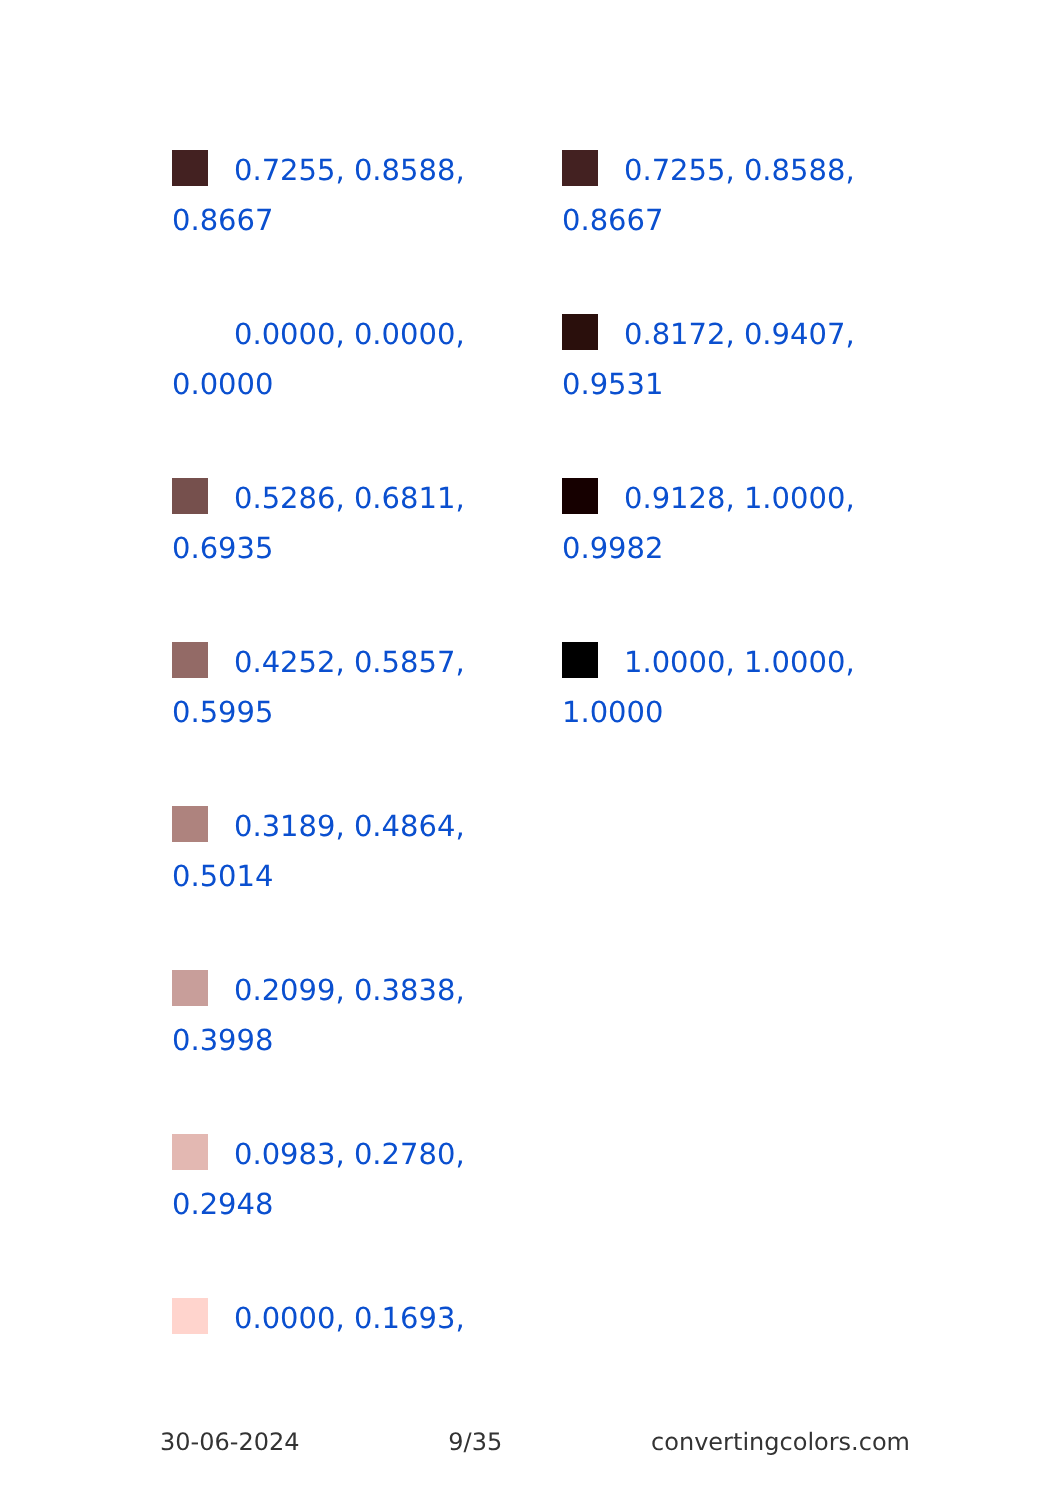0.7255, 0.8588, 0.8667
0.0000, 0.0000, 0.0000
0.5286, 0.6811, 0.6935
0.4252, 0.5857, 0.5995
0.3189, 0.4864, 0.5014
0.2099, 0.3838, 0.3998
0.0983, 0.2780, 0.2948
0.0000, 0.1693,
0.7255, 0.8588, 0.8667
0.8172, 0.9407, 0.9531
0.9128, 1.0000, 0.9982
1.0000, 1.0000, 1.0000
30-06-2024 9/35 convertingcolors.com